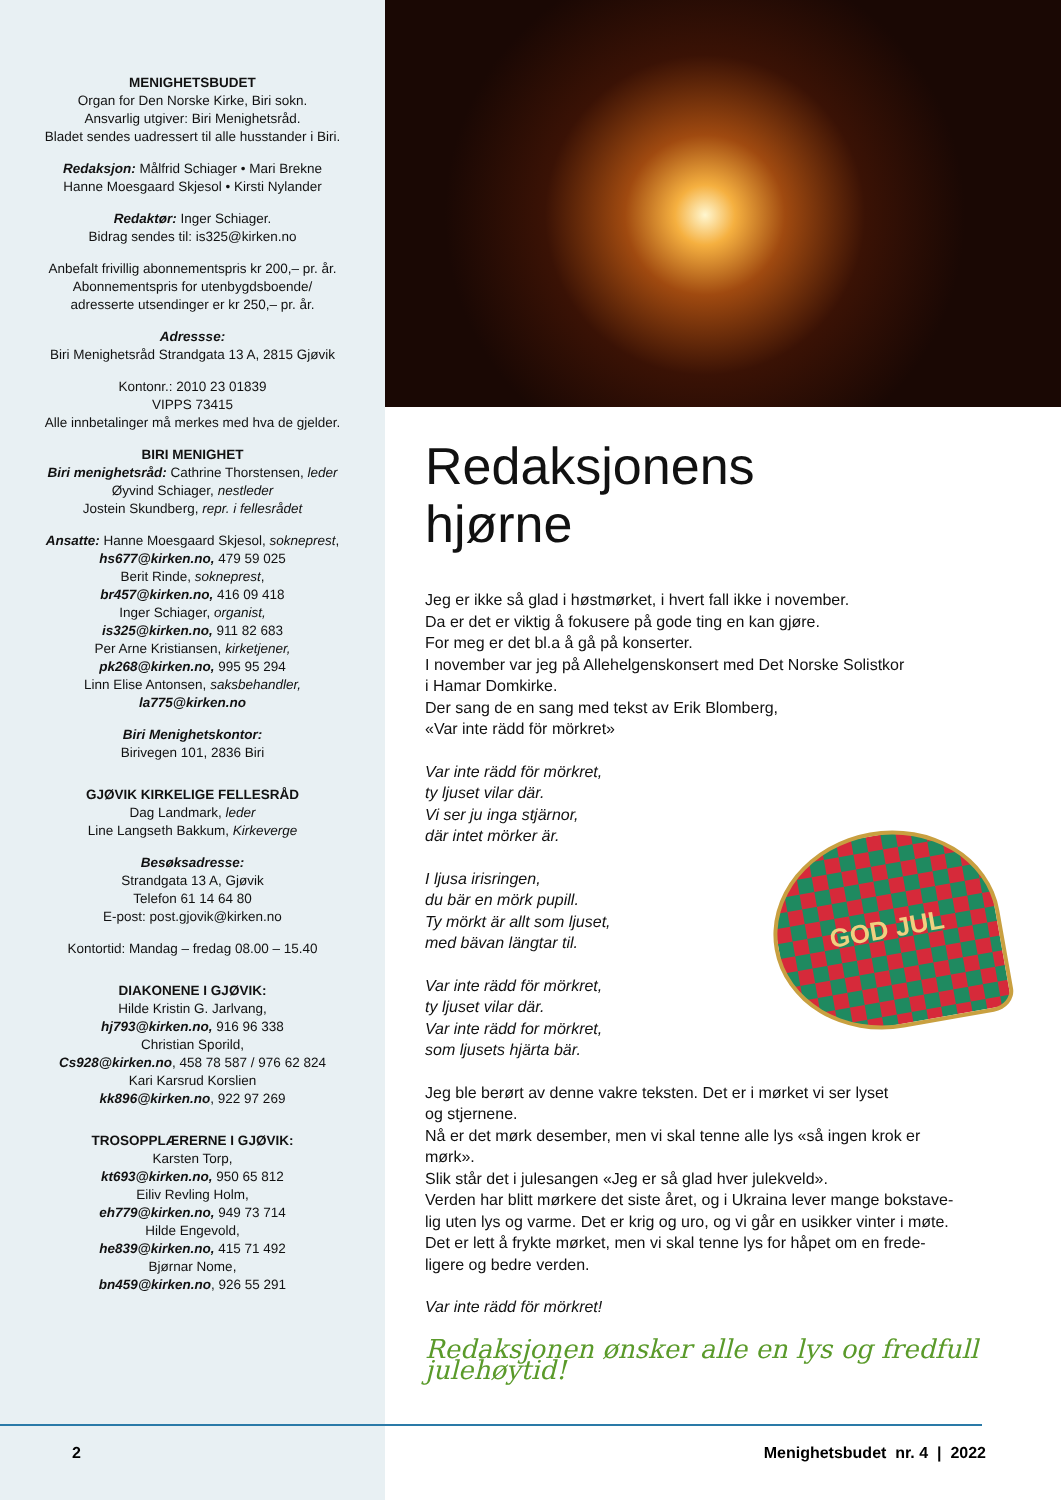MENIGHETSBUDET
Organ for Den Norske Kirke, Biri sokn.
Ansvarlig utgiver: Biri Menighetsråd.
Bladet sendes uadressert til alle husstander i Biri.
Redaksjon: Målfrid Schiager • Mari Brekne
Hanne Moesgaard Skjesol • Kirsti Nylander
Redaktør: Inger Schiager.
Bidrag sendes til: is325@kirken.no
Anbefalt frivillig abonnementspris kr 200,– pr. år.
Abonnementspris for utenbygdsboende/
adresserte utsendinger er kr 250,– pr. år.
Adressse:
Biri Menighetsråd Strandgata 13 A, 2815 Gjøvik
Kontonr.: 2010 23 01839
VIPPS 73415
Alle innbetalinger må merkes med hva de gjelder.
BIRI MENIGHET
Biri menighetsråd: Cathrine Thorstensen, leder
Øyvind Schiager, nestleder
Jostein Skundberg, repr. i fellesrådet
Ansatte: Hanne Moesgaard Skjesol, sokneprest,
hs677@kirken.no, 479 59 025
Berit Rinde, sokneprest,
br457@kirken.no, 416 09 418
Inger Schiager, organist,
is325@kirken.no, 911 82 683
Per Arne Kristiansen, kirketjener,
pk268@kirken.no, 995 95 294
Linn Elise Antonsen, saksbehandler,
la775@kirken.no
Biri Menighetskontor:
Birivegen 101, 2836 Biri
GJØVIK KIRKELIGE FELLESRÅD
Dag Landmark, leder
Line Langseth Bakkum, Kirkeverge
Besøksadresse:
Strandgata 13 A, Gjøvik
Telefon 61 14 64 80
E-post: post.gjovik@kirken.no
Kontortid: Mandag – fredag 08.00 – 15.40
DIAKONENE I GJØVIK:
Hilde Kristin G. Jarlvang,
hj793@kirken.no, 916 96 338
Christian Sporild,
Cs928@kirken.no, 458 78 587 / 976 62 824
Kari Karsrud Korslien
kk896@kirken.no, 922 97 269
TROSOPPLÆRERNE I GJØVIK:
Karsten Torp,
kt693@kirken.no, 950 65 812
Eiliv Revling Holm,
eh779@kirken.no, 949 73 714
Hilde Engevold,
he839@kirken.no, 415 71 492
Bjørnar Nome,
bn459@kirken.no, 926 55 291
Redaksjonens
hjørne
Jeg er ikke så glad i høstmørket, i hvert fall ikke i november.
Da er det er viktig å fokusere på gode ting en kan gjøre.
For meg er det bl.a å gå på konserter.
I november var jeg på Allehelgenskonsert med Det Norske Solistkor
i Hamar Domkirke.
Der sang de en sang med tekst av Erik Blomberg,
«Var inte rädd för mörkret»
Var inte rädd för mörkret,
ty ljuset vilar där.
Vi ser ju inga stjärnor,
där intet mörker är.
I ljusa irisringen,
du bär en mörk pupill.
Ty mörkt är allt som ljuset,
med bävan längtar til.
Var inte rädd för mörkret,
ty ljuset vilar där.
Var inte rädd for mörkret,
som ljusets hjärta bär.
GOD JUL
Jeg ble berørt av denne vakre teksten. Det er i mørket vi ser lyset
og stjernene.
Nå er det mørk desember, men vi skal tenne alle lys «så ingen krok er
mørk».
Slik står det i julesangen «Jeg er så glad hver julekveld».
Verden har blitt mørkere det siste året, og i Ukraina lever mange bokstave-
lig uten lys og varme. Det er krig og uro, og vi går en usikker vinter i møte.
Det er lett å frykte mørket, men vi skal tenne lys for håpet om en frede-
ligere og bedre verden.
Var inte rädd för mörkret!
Redaksjonen ønsker alle en lys og fredfull julehøytid!
2 Menighetsbudet nr. 4 | 2022